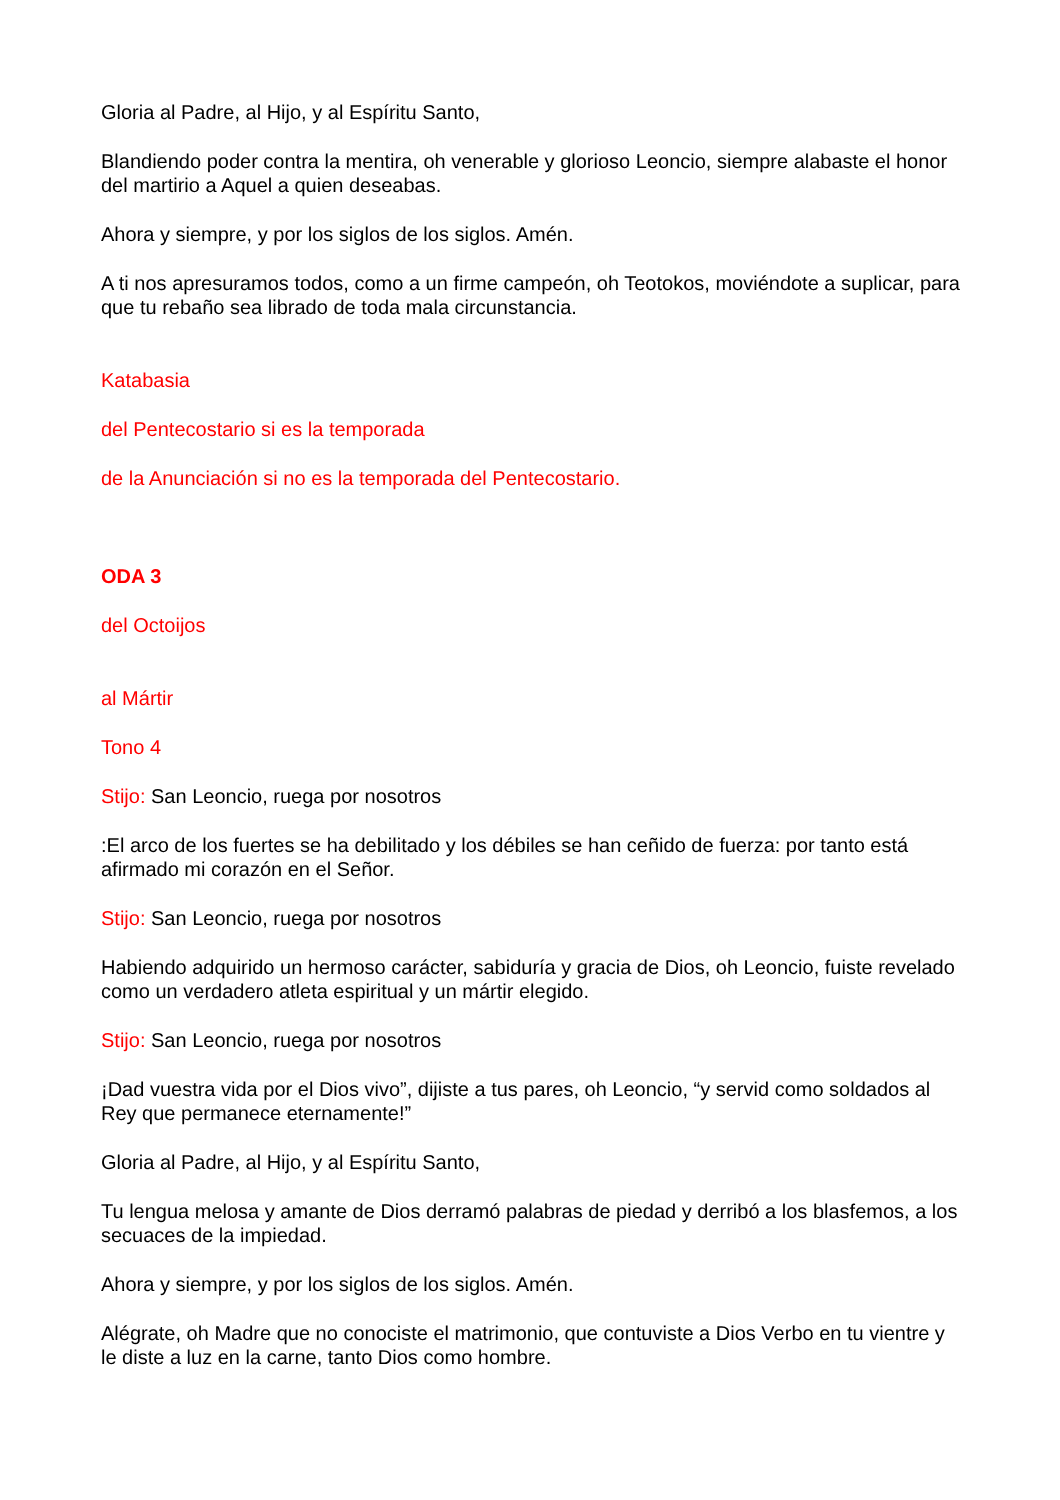Gloria al Padre, al Hijo, y al Espíritu Santo,
Blandiendo poder contra la mentira, oh venerable y glorioso Leoncio, siempre alabaste el honor del martirio a Aquel a quien deseabas.
Ahora y siempre, y por los siglos de los siglos. Amén.
A ti nos apresuramos todos, como a un firme campeón, oh Teotokos, moviéndote a suplicar, para que tu rebaño sea librado de toda mala circunstancia.
Katabasia
del Pentecostario si es la temporada
de la Anunciación si no es la temporada del Pentecostario.
ODA 3
del Octoijos
al Mártir
Tono 4
Stijo: San Leoncio, ruega por nosotros
:El arco de los fuertes se ha debilitado y los débiles se han ceñido de fuerza: por tanto está afirmado mi corazón en el Señor.
Stijo: San Leoncio, ruega por nosotros
Habiendo adquirido un hermoso carácter, sabiduría y gracia de Dios, oh Leoncio, fuiste revelado como un verdadero atleta espiritual y un mártir elegido.
Stijo: San Leoncio, ruega por nosotros
¡Dad vuestra vida por el Dios vivo”, dijiste a tus pares, oh Leoncio, “y servid como soldados al Rey que permanece eternamente!”
Gloria al Padre, al Hijo, y al Espíritu Santo,
Tu lengua melosa y amante de Dios derramó palabras de piedad y derribó a los blasfemos, a los secuaces de la impiedad.
Ahora y siempre, y por los siglos de los siglos. Amén.
Alégrate, oh Madre que no conociste el matrimonio, que contuviste a Dios Verbo en tu vientre y le diste a luz en la carne, tanto Dios como hombre.